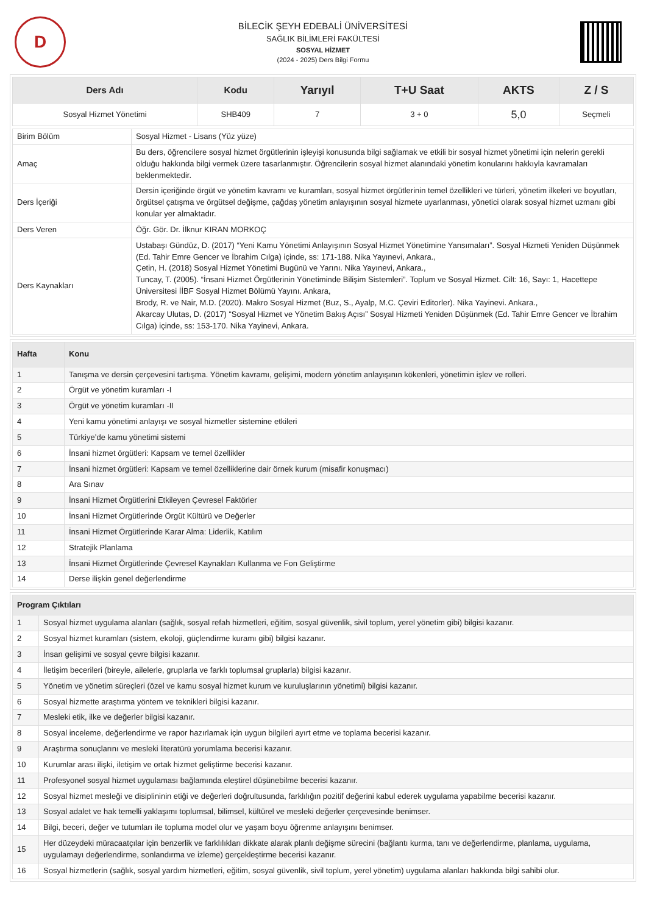D
BİLECİK ŞEYH EDEBALİ ÜNİVERSİTESİ
SAĞLIK BİLİMLERİ FAKÜLTESİ
SOSYAL HİZMET
(2024 - 2025) Ders Bilgi Formu
| Ders Adı | Kodu | Yarıyıl | T+U Saat | AKTS | Z / S |
| --- | --- | --- | --- | --- | --- |
| Sosyal Hizmet Yönetimi | SHB409 | 7 | 3 + 0 | 5,0 | Seçmeli |
| Birim Bölüm | Sosyal Hizmet - Lisans (Yüz yüze) |
| Amaç | Bu ders, öğrencilere sosyal hizmet örgütlerinin işleyişi konusunda bilgi sağlamak ve etkili bir sosyal hizmet yönetimi için nelerin gerekli olduğu hakkında bilgi vermek üzere tasarlanmıştır. Öğrencilerin sosyal hizmet alanındaki yönetim konularını hakkıyla kavramaları beklenmektedir. |
| Ders İçeriği | Dersin içeriğinde örgüt ve yönetim kavramı ve kuramları, sosyal hizmet örgütlerinin temel özellikleri ve türleri, yönetim ilkeleri ve boyutları, örgütsel çatışma ve örgütsel değişme, çağdaş yönetim anlayışının sosyal hizmete uyarlanması, yönetici olarak sosyal hizmet uzmanı gibi konular yer almaktadır. |
| Ders Veren | Öğr. Gör. Dr. İlknur KIRAN MORKOÇ |
| Ders Kaynakları | Ustabaşı Gündüz, D. (2017) “Yeni Kamu Yönetimi Anlayışının Sosyal Hizmet Yönetimine Yansımaları”. Sosyal Hizmeti Yeniden Düşünmek (Ed. Tahir Emre Gencer ve İbrahim Cılga) içinde, ss: 171-188. Nika Yayınevi, Ankara., Çetin, H. (2018) Sosyal Hizmet Yönetimi Bugünü ve Yarını. Nika Yayınevi, Ankara., Tuncay, T. (2005). “İnsani Hizmet Örgütlerinin Yönetiminde Bilişim Sistemleri”. Toplum ve Sosyal Hizmet. Cilt: 16, Sayı: 1, Hacettepe Üniversitesi İİBF Sosyal Hizmet Bölümü Yayını. Ankara, Brody, R. ve Nair, M.D. (2020). Makro Sosyal Hizmet (Buz, S., Ayalp, M.C. Çeviri Editorler). Nika Yayinevi. Ankara., Akarcay Ulutas, D. (2017) “Sosyal Hizmet ve Yönetim Bakış Açısı” Sosyal Hizmeti Yeniden Düşünmek (Ed. Tahir Emre Gencer ve İbrahim Cılga) içinde, ss: 153-170. Nika Yayinevi, Ankara. |
| Hafta | Konu |
| --- | --- |
| 1 | Tanışma ve dersin çerçevesini tartışma. Yönetim kavramı, gelişimi, modern yönetim anlayışının kökenleri, yönetimin işlev ve rolleri. |
| 2 | Örgüt ve yönetim kuramları -I |
| 3 | Örgüt ve yönetim kuramları -II |
| 4 | Yeni kamu yönetimi anlayışı ve sosyal hizmetler sistemine etkileri |
| 5 | Türkiye’de kamu yönetimi sistemi |
| 6 | İnsani hizmet örgütleri: Kapsam ve temel özellikler |
| 7 | İnsani hizmet örgütleri: Kapsam ve temel özelliklerine dair örnek kurum (misafir konuşmacı) |
| 8 | Ara Sınav |
| 9 | İnsani Hizmet Örgütlerini Etkileyen Çevresel Faktörler |
| 10 | İnsani Hizmet Örgütlerinde Örgüt Kültürü ve Değerler |
| 11 | İnsani Hizmet Örgütlerinde Karar Alma: Liderlik, Katılım |
| 12 | Stratejik Planlama |
| 13 | İnsani Hizmet Örgütlerinde Çevresel Kaynakları Kullanma ve Fon Geliştirme |
| 14 | Derse ilişkin genel değerlendirme |
| Program Çıktıları | |
| --- | --- |
| 1 | Sosyal hizmet uygulama alanları (sağlık, sosyal refah hizmetleri, eğitim, sosyal güvenlik, sivil toplum, yerel yönetim gibi) bilgisi kazanır. |
| 2 | Sosyal hizmet kuramları (sistem, ekoloji, güçlendirme kuramı gibi) bilgisi kazanır. |
| 3 | İnsan gelişimi ve sosyal çevre bilgisi kazanır. |
| 4 | İletişim becerileri (bireyle, ailelerle, gruplarla ve farklı toplumsal gruplarla) bilgisi kazanır. |
| 5 | Yönetim ve yönetim süreçleri (özel ve kamu sosyal hizmet kurum ve kuruluşlarının yönetimi) bilgisi kazanır. |
| 6 | Sosyal hizmette araştırma yöntem ve teknikleri bilgisi kazanır. |
| 7 | Mesleki etik, ilke ve değerler bilgisi kazanır. |
| 8 | Sosyal inceleme, değerlendirme ve rapor hazırlamak için uygun bilgileri ayırt etme ve toplama becerisi kazanır. |
| 9 | Araştırma sonuçlarını ve mesleki literatürü yorumlama becerisi kazanır. |
| 10 | Kurumlar arası ilişki, iletişim ve ortak hizmet geliştirme becerisi kazanır. |
| 11 | Profesyonel sosyal hizmet uygulaması bağlamında eleştirel düşünebilme becerisi kazanır. |
| 12 | Sosyal hizmet mesleği ve disiplininin etiği ve değerleri doğrultusunda, farklılığın pozitif değerini kabul ederek uygulama yapabilme becerisi kazanır. |
| 13 | Sosyal adalet ve hak temelli yaklaşımı toplumsal, bilimsel, kültürel ve mesleki değerler çerçevesinde benimser. |
| 14 | Bilgi, beceri, değer ve tutumları ile topluma model olur ve yaşam boyu öğrenme anlayışını benimser. |
| 15 | Her düzeydeki müracaatçılar için benzerlik ve farklılıkları dikkate alarak planlı değişme sürecini (bağlantı kurma, tanı ve değerlendirme, planlama, uygulama, uygulamayı değerlendirme, sonlandırma ve izleme) gerçekleştirme becerisi kazanır. |
| 16 | Sosyal hizmetlerin (sağlık, sosyal yardım hizmetleri, eğitim, sosyal güvenlik, sivil toplum, yerel yönetim) uygulama alanları hakkında bilgi sahibi olur. |